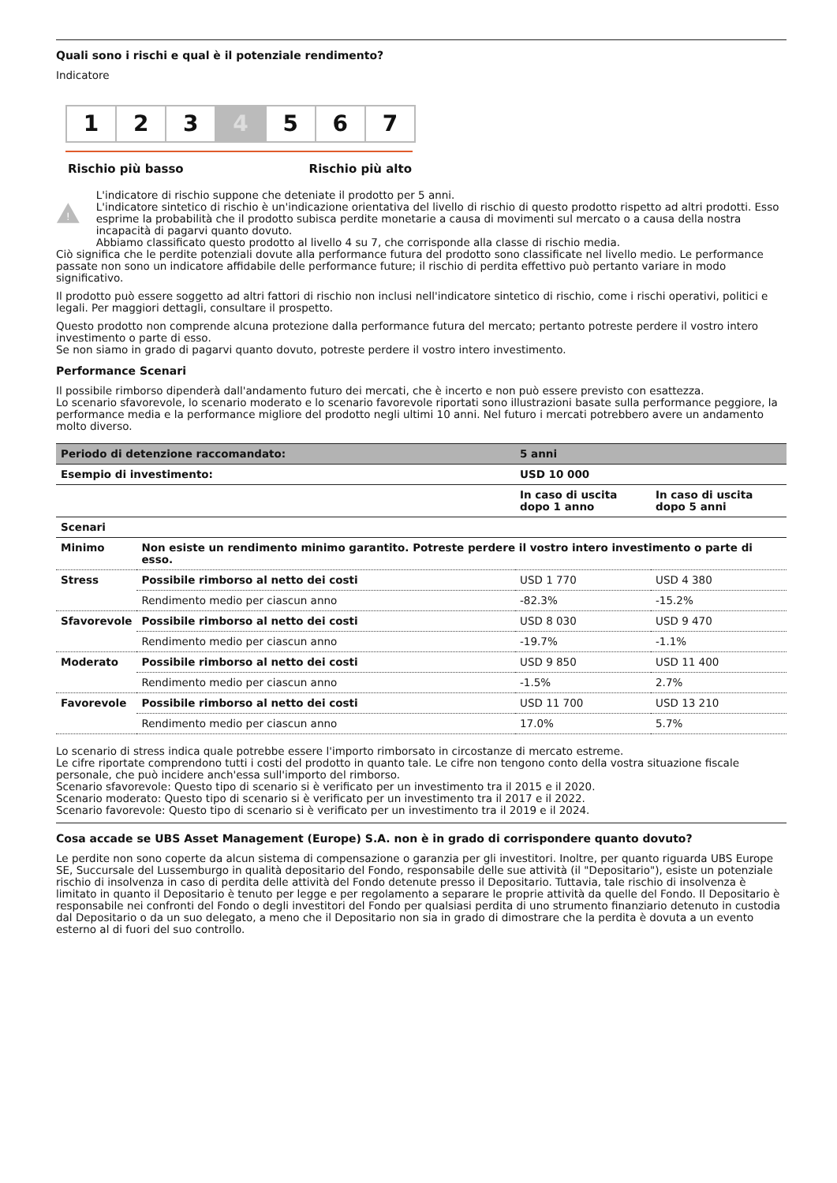Quali sono i rischi e qual è il potenziale rendimento?
Indicatore
1 2 3 4 5 6 7
Rischio più basso Rischio più alto
!
L'indicatore di rischio suppone che deteniate il prodotto per 5 anni.
L'indicatore sintetico di rischio è un'indicazione orientativa del livello di rischio di questo prodotto rispetto ad altri prodotti. Esso esprime la probabilità che il prodotto subisca perdite monetarie a causa di movimenti sul mercato o a causa della nostra incapacità di pagarvi quanto dovuto.
Abbiamo classificato questo prodotto al livello 4 su 7, che corrisponde alla classe di rischio media.
Ciò significa che le perdite potenziali dovute alla performance futura del prodotto sono classificate nel livello medio. Le performance passate non sono un indicatore affidabile delle performance future; il rischio di perdita effettivo può pertanto variare in modo significativo.
Il prodotto può essere soggetto ad altri fattori di rischio non inclusi nell'indicatore sintetico di rischio, come i rischi operativi, politici e legali. Per maggiori dettagli, consultare il prospetto.
Questo prodotto non comprende alcuna protezione dalla performance futura del mercato; pertanto potreste perdere il vostro intero investimento o parte di esso.
Se non siamo in grado di pagarvi quanto dovuto, potreste perdere il vostro intero investimento.
Performance Scenari
Il possibile rimborso dipenderà dall'andamento futuro dei mercati, che è incerto e non può essere previsto con esattezza.
Lo scenario sfavorevole, lo scenario moderato e lo scenario favorevole riportati sono illustrazioni basate sulla performance peggiore, la performance media e la performance migliore del prodotto negli ultimi 10 anni. Nel futuro i mercati potrebbero avere un andamento molto diverso.
| Periodo di detenzione raccomandato: | | 5 anni | |
| Esempio di investimento: | | USD 10 000 | |
| | | In caso di uscita dopo 1 anno | In caso di uscita dopo 5 anni |
| Scenari | | | |
| Minimo | Non esiste un rendimento minimo garantito. Potreste perdere il vostro intero investimento o parte di esso. | | |
| Stress | Possibile rimborso al netto dei costi | USD 1 770 | USD 4 380 |
| | Rendimento medio per ciascun anno | -82.3% | -15.2% |
| Sfavorevole | Possibile rimborso al netto dei costi | USD 8 030 | USD 9 470 |
| | Rendimento medio per ciascun anno | -19.7% | -1.1% |
| Moderato | Possibile rimborso al netto dei costi | USD 9 850 | USD 11 400 |
| | Rendimento medio per ciascun anno | -1.5% | 2.7% |
| Favorevole | Possibile rimborso al netto dei costi | USD 11 700 | USD 13 210 |
| | Rendimento medio per ciascun anno | 17.0% | 5.7% |
Lo scenario di stress indica quale potrebbe essere l'importo rimborsato in circostanze di mercato estreme.
Le cifre riportate comprendono tutti i costi del prodotto in quanto tale. Le cifre non tengono conto della vostra situazione fiscale personale, che può incidere anch'essa sull'importo del rimborso.
Scenario sfavorevole: Questo tipo di scenario si è verificato per un investimento tra il 2015 e il 2020.
Scenario moderato: Questo tipo di scenario si è verificato per un investimento tra il 2017 e il 2022.
Scenario favorevole: Questo tipo di scenario si è verificato per un investimento tra il 2019 e il 2024.
Cosa accade se UBS Asset Management (Europe) S.A. non è in grado di corrispondere quanto dovuto?
Le perdite non sono coperte da alcun sistema di compensazione o garanzia per gli investitori. Inoltre, per quanto riguarda UBS Europe SE, Succursale del Lussemburgo in qualità depositario del Fondo, responsabile delle sue attività (il "Depositario"), esiste un potenziale rischio di insolvenza in caso di perdita delle attività del Fondo detenute presso il Depositario. Tuttavia, tale rischio di insolvenza è limitato in quanto il Depositario è tenuto per legge e per regolamento a separare le proprie attività da quelle del Fondo. Il Depositario è responsabile nei confronti del Fondo o degli investitori del Fondo per qualsiasi perdita di uno strumento finanziario detenuto in custodia dal Depositario o da un suo delegato, a meno che il Depositario non sia in grado di dimostrare che la perdita è dovuta a un evento esterno al di fuori del suo controllo.